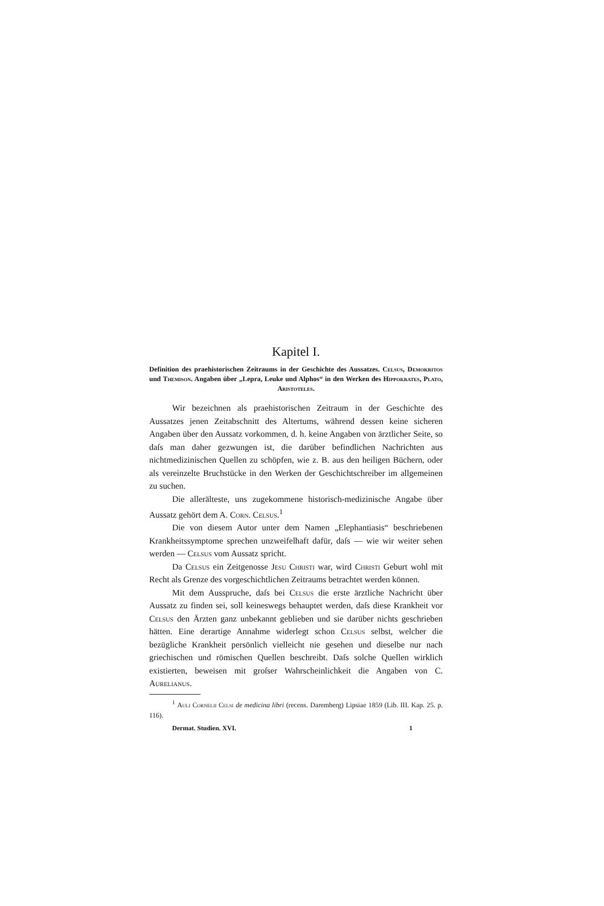Kapitel I.
Definition des praehistorischen Zeitraums in der Geschichte des Aussatzes. Celsus, Demokritos und Themison. Angaben über „Lepra, Leuke und Alphos“ in den Werken des Hippokrates, Plato, Aristoteles.
Wir bezeichnen als praehistorischen Zeitraum in der Geschichte des Aussatzes jenen Zeitabschnitt des Altertums, während dessen keine sicheren Angaben über den Aussatz vorkommen, d. h. keine Angaben von ärztlicher Seite, so daſs man daher gezwungen ist, die darüber befindlichen Nachrichten aus nichtmedizinischen Quellen zu schöpfen, wie z. B. aus den heiligen Büchern, oder als vereinzelte Bruchstücke in den Werken der Geschichtschreiber im allgemeinen zu suchen.
Die allerälteste, uns zugekommene historisch-medizinische Angabe über Aussatz gehört dem A. Corn. Celsus.<sup>1</sup>
Die von diesem Autor unter dem Namen „Elephantiasis“ beschriebenen Krankheitssymptome sprechen unzweifelhaft dafür, daſs — wie wir weiter sehen werden — Celsus vom Aussatz spricht.
Da Celsus ein Zeitgenosse Jesu Christi war, wird Christi Geburt wohl mit Recht als Grenze des vorgeschichtlichen Zeitraums betrachtet werden können.
Mit dem Ausspruche, daſs bei Celsus die erste ärztliche Nachricht über Aussatz zu finden sei, soll keineswegs behauptet werden, daſs diese Krankheit vor Celsus den Ärzten ganz unbekannt geblieben und sie darüber nichts geschrieben hätten. Eine derartige Annahme widerlegt schon Celsus selbst, welcher die bezügliche Krankheit persönlich vielleicht nie gesehen und dieselbe nur nach griechischen und römischen Quellen beschreibt. Daſs solche Quellen wirklich existierten, beweisen mit groſser Wahrscheinlichkeit die Angaben von C. Aurelianus.
<sup>1</sup> Auli Cornelii Celsi de medicina libri (recens. Daremberg) Lipsiae 1859 (Lib. III. Kap. 25. p. 116).
Dermat. Studien. XVI. 1